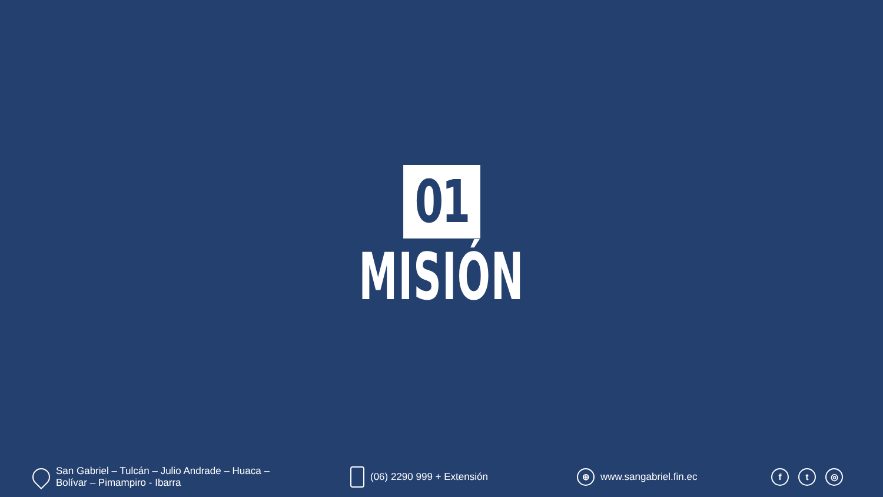01
MISIÓN
San Gabriel – Tulcán – Julio Andrade – Huaca –
Bolívar – Pimampiro - Ibarra
(06) 2290 999 + Extensión
⊕
www.sangabriel.fin.ec
ft ◎